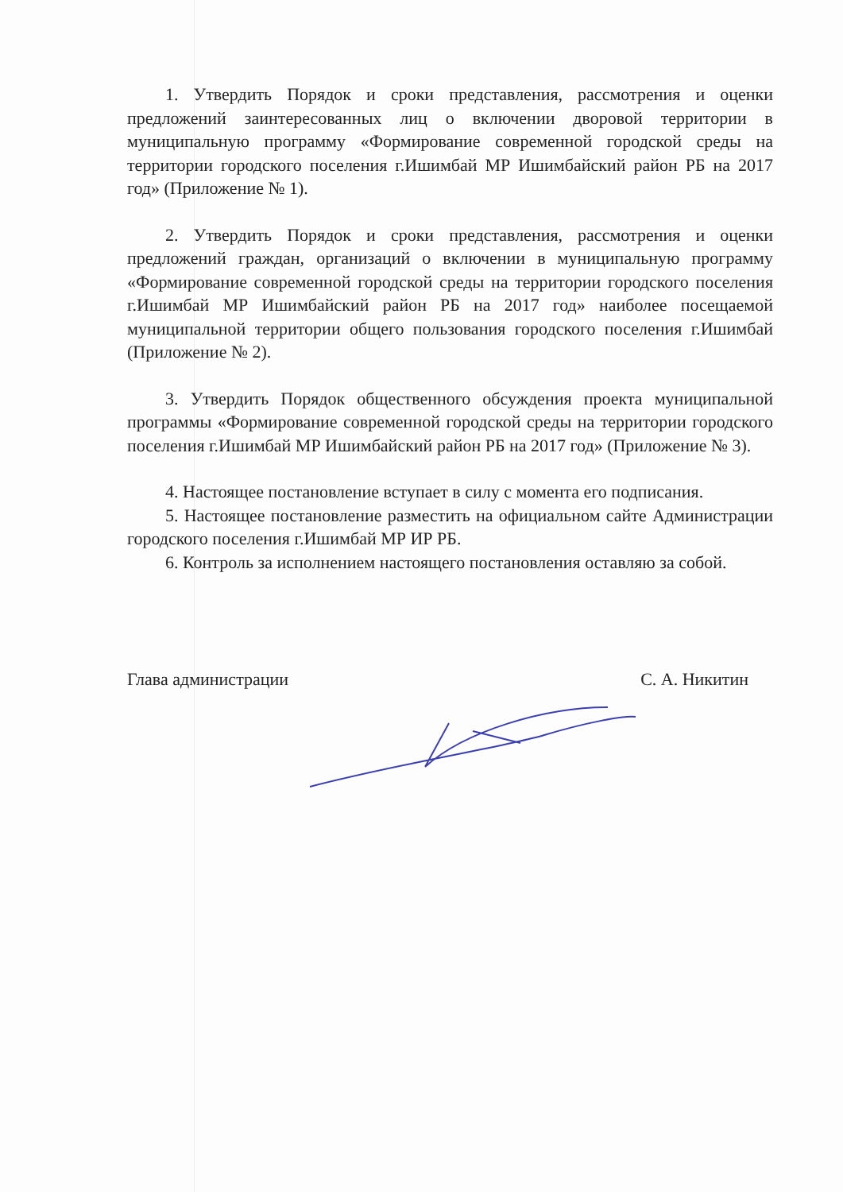1. Утвердить Порядок и сроки представления, рассмотрения и оценки предложений заинтересованных лиц о включении дворовой территории в муниципальную программу «Формирование современной городской среды на территории городского поселения г.Ишимбай МР Ишимбайский район РБ на 2017 год» (Приложение № 1).
2. Утвердить Порядок и сроки представления, рассмотрения и оценки предложений граждан, организаций о включении в муниципальную программу «Формирование современной городской среды на территории городского поселения г.Ишимбай МР Ишимбайский район РБ на 2017 год» наиболее посещаемой муниципальной территории общего пользования городского поселения г.Ишимбай (Приложение № 2).
3. Утвердить Порядок общественного обсуждения проекта муниципальной программы «Формирование современной городской среды на территории городского поселения г.Ишимбай МР Ишимбайский район РБ на 2017 год» (Приложение № 3).
4. Настоящее постановление вступает в силу с момента его подписания.
5. Настоящее постановление разместить на официальном сайте Администрации городского поселения г.Ишимбай МР ИР РБ.
6. Контроль за исполнением настоящего постановления оставляю за собой.
Глава администрации С. А. Никитин